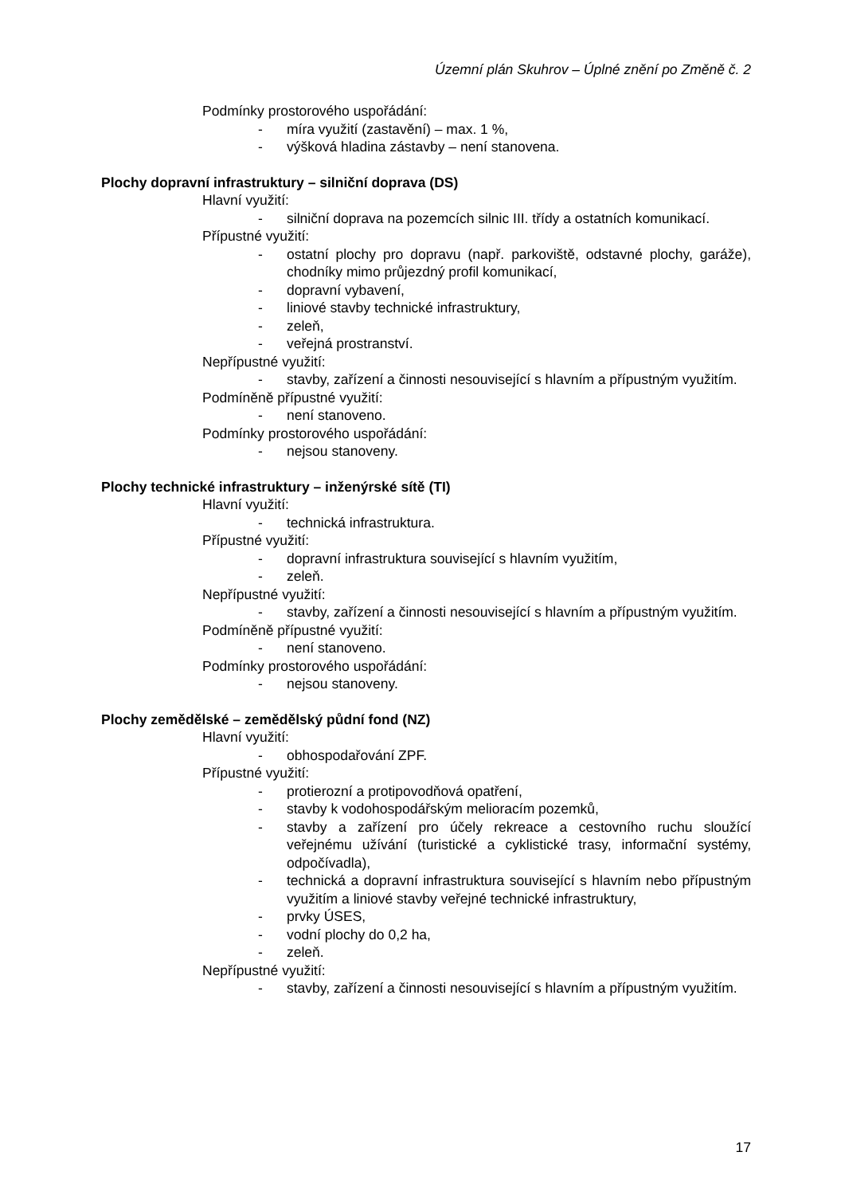Územní plán Skuhrov – Úplné znění po Změně č. 2
Podmínky prostorového uspořádání:
- míra využití (zastavění) – max. 1 %,
- výšková hladina zástavby – není stanovena.
Plochy dopravní infrastruktury – silniční doprava (DS)
Hlavní využití:
- silniční doprava na pozemcích silnic III. třídy a ostatních komunikací.
Přípustné využití:
- ostatní plochy pro dopravu (např. parkoviště, odstavné plochy, garáže), chodníky mimo průjezdný profil komunikací,
- dopravní vybavení,
- liniové stavby technické infrastruktury,
- zeleň,
- veřejná prostranství.
Nepřípustné využití:
- stavby, zařízení a činnosti nesouvisející s hlavním a přípustným využitím.
Podmíněně přípustné využití:
- není stanoveno.
Podmínky prostorového uspořádání:
- nejsou stanoveny.
Plochy technické infrastruktury – inženýrské sítě (TI)
Hlavní využití:
- technická infrastruktura.
Přípustné využití:
- dopravní infrastruktura související s hlavním využitím,
- zeleň.
Nepřípustné využití:
- stavby, zařízení a činnosti nesouvisející s hlavním a přípustným využitím.
Podmíněně přípustné využití:
- není stanoveno.
Podmínky prostorového uspořádání:
- nejsou stanoveny.
Plochy zemědělské – zemědělský půdní fond (NZ)
Hlavní využití:
- obhospodařování ZPF.
Přípustné využití:
- protierozní a protipovodňová opatření,
- stavby k vodohospodářským melioracím pozemků,
- stavby a zařízení pro účely rekreace a cestovního ruchu sloužící veřejnému užívání (turistické a cyklistické trasy, informační systémy, odpočívadla),
- technická a dopravní infrastruktura související s hlavním nebo přípustným využitím a liniové stavby veřejné technické infrastruktury,
- prvky ÚSES,
- vodní plochy do 0,2 ha,
- zeleň.
Nepřípustné využití:
- stavby, zařízení a činnosti nesouvisející s hlavním a přípustným využitím.
17